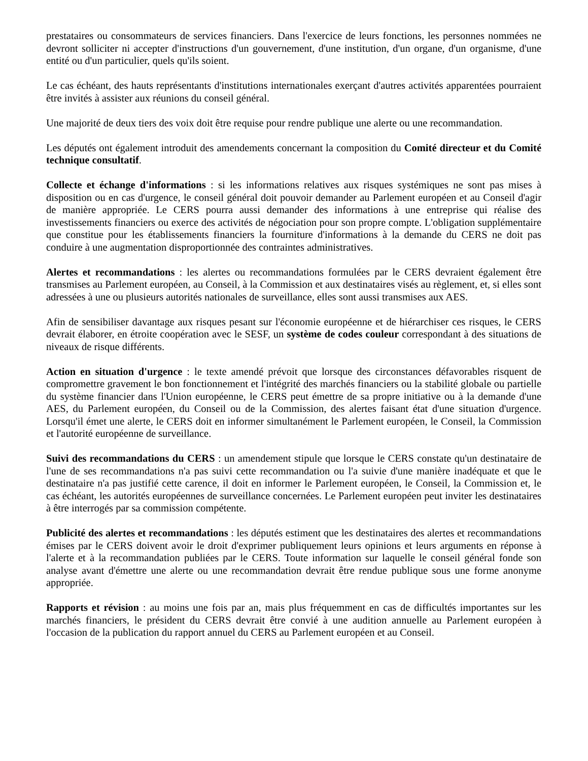prestataires ou consommateurs de services financiers. Dans l'exercice de leurs fonctions, les personnes nommées ne devront solliciter ni accepter d'instructions d'un gouvernement, d'une institution, d'un organe, d'un organisme, d'une entité ou d'un particulier, quels qu'ils soient.
Le cas échéant, des hauts représentants d'institutions internationales exerçant d'autres activités apparentées pourraient être invités à assister aux réunions du conseil général.
Une majorité de deux tiers des voix doit être requise pour rendre publique une alerte ou une recommandation.
Les députés ont également introduit des amendements concernant la composition du Comité directeur et du Comité technique consultatif.
Collecte et échange d'informations : si les informations relatives aux risques systémiques ne sont pas mises à disposition ou en cas d'urgence, le conseil général doit pouvoir demander au Parlement européen et au Conseil d'agir de manière appropriée. Le CERS pourra aussi demander des informations à une entreprise qui réalise des investissements financiers ou exerce des activités de négociation pour son propre compte. L'obligation supplémentaire que constitue pour les établissements financiers la fourniture d'informations à la demande du CERS ne doit pas conduire à une augmentation disproportionnée des contraintes administratives.
Alertes et recommandations : les alertes ou recommandations formulées par le CERS devraient également être transmises au Parlement européen, au Conseil, à la Commission et aux destinataires visés au règlement, et, si elles sont adressées à une ou plusieurs autorités nationales de surveillance, elles sont aussi transmises aux AES.
Afin de sensibiliser davantage aux risques pesant sur l'économie européenne et de hiérarchiser ces risques, le CERS devrait élaborer, en étroite coopération avec le SESF, un système de codes couleur correspondant à des situations de niveaux de risque différents.
Action en situation d'urgence : le texte amendé prévoit que lorsque des circonstances défavorables risquent de compromettre gravement le bon fonctionnement et l'intégrité des marchés financiers ou la stabilité globale ou partielle du système financier dans l'Union européenne, le CERS peut émettre de sa propre initiative ou à la demande d'une AES, du Parlement européen, du Conseil ou de la Commission, des alertes faisant état d'une situation d'urgence. Lorsqu'il émet une alerte, le CERS doit en informer simultanément le Parlement européen, le Conseil, la Commission et l'autorité européenne de surveillance.
Suivi des recommandations du CERS : un amendement stipule que lorsque le CERS constate qu'un destinataire de l'une de ses recommandations n'a pas suivi cette recommandation ou l'a suivie d'une manière inadéquate et que le destinataire n'a pas justifié cette carence, il doit en informer le Parlement européen, le Conseil, la Commission et, le cas échéant, les autorités européennes de surveillance concernées. Le Parlement européen peut inviter les destinataires à être interrogés par sa commission compétente.
Publicité des alertes et recommandations : les députés estiment que les destinataires des alertes et recommandations émises par le CERS doivent avoir le droit d'exprimer publiquement leurs opinions et leurs arguments en réponse à l'alerte et à la recommandation publiées par le CERS. Toute information sur laquelle le conseil général fonde son analyse avant d'émettre une alerte ou une recommandation devrait être rendue publique sous une forme anonyme appropriée.
Rapports et révision : au moins une fois par an, mais plus fréquemment en cas de difficultés importantes sur les marchés financiers, le président du CERS devrait être convié à une audition annuelle au Parlement européen à l'occasion de la publication du rapport annuel du CERS au Parlement européen et au Conseil.